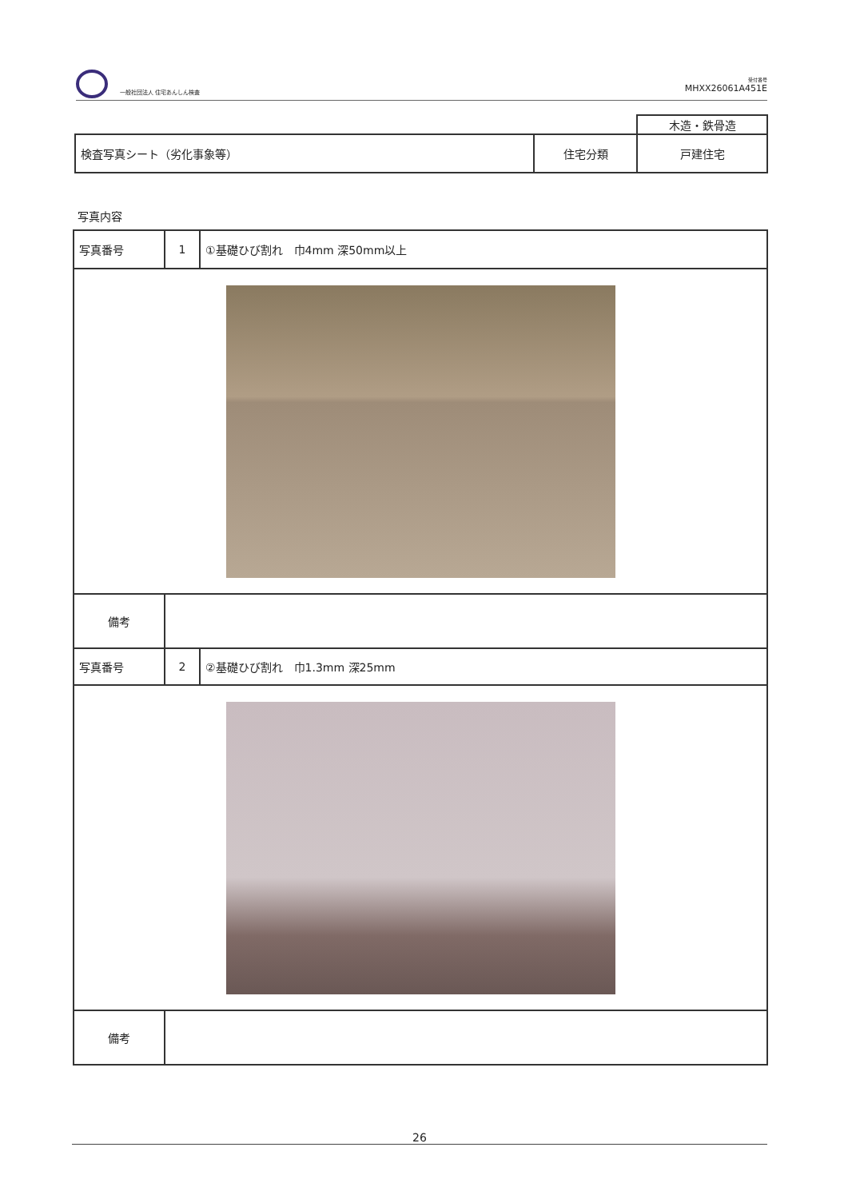一般社団法人 住宅あんしん検査
受付番号
MHXX26061A451E
| | | 木造・鉄骨造 |
| 検査写真シート（劣化事象等） | 住宅分類 | 戸建住宅 |
写真内容
| 写真番号 | 1 | ①基礎ひび割れ 巾4mm 深50mm以上 |
| 備考 | | |
| 写真番号 | 2 | ②基礎ひび割れ 巾1.3mm 深25mm |
| 備考 | | |
26